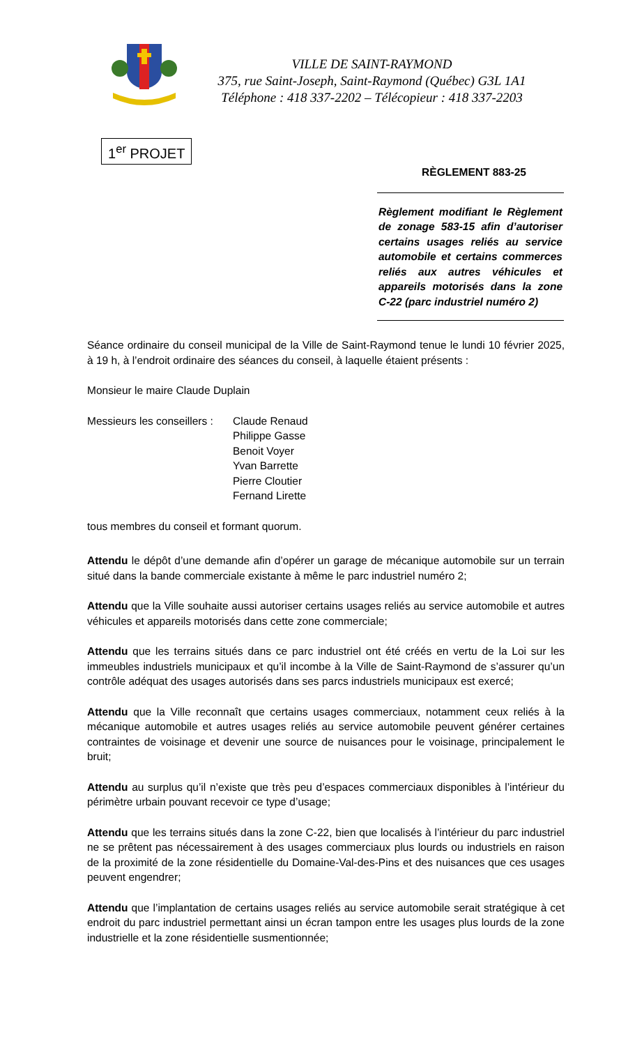VILLE DE SAINT-RAYMOND
375, rue Saint-Joseph, Saint-Raymond (Québec) G3L 1A1
Téléphone : 418 337-2202 – Télécopieur : 418 337-2203
1<sup>er</sup> PROJET
RÈGLEMENT 883-25
Règlement modifiant le Règlement de zonage 583-15 afin d’autoriser certains usages reliés au service automobile et certains commerces reliés aux autres véhicules et appareils motorisés dans la zone C-22 (parc industriel numéro 2)
Séance ordinaire du conseil municipal de la Ville de Saint-Raymond tenue le lundi 10 février 2025, à 19 h, à l’endroit ordinaire des séances du conseil, à laquelle étaient présents :
Monsieur le maire Claude Duplain
Messieurs les conseillers :
Claude Renaud
Philippe Gasse
Benoit Voyer
Yvan Barrette
Pierre Cloutier
Fernand Lirette
tous membres du conseil et formant quorum.
Attendu le dépôt d’une demande afin d’opérer un garage de mécanique automobile sur un terrain situé dans la bande commerciale existante à même le parc industriel numéro 2;
Attendu que la Ville souhaite aussi autoriser certains usages reliés au service automobile et autres véhicules et appareils motorisés dans cette zone commerciale;
Attendu que les terrains situés dans ce parc industriel ont été créés en vertu de la Loi sur les immeubles industriels municipaux et qu’il incombe à la Ville de Saint-Raymond de s’assurer qu’un contrôle adéquat des usages autorisés dans ses parcs industriels municipaux est exercé;
Attendu que la Ville reconnaît que certains usages commerciaux, notamment ceux reliés à la mécanique automobile et autres usages reliés au service automobile peuvent générer certaines contraintes de voisinage et devenir une source de nuisances pour le voisinage, principalement le bruit;
Attendu au surplus qu’il n’existe que très peu d’espaces commerciaux disponibles à l’intérieur du périmètre urbain pouvant recevoir ce type d’usage;
Attendu que les terrains situés dans la zone C-22, bien que localisés à l’intérieur du parc industriel ne se prêtent pas nécessairement à des usages commerciaux plus lourds ou industriels en raison de la proximité de la zone résidentielle du Domaine-Val-des-Pins et des nuisances que ces usages peuvent engendrer;
Attendu que l’implantation de certains usages reliés au service automobile serait stratégique à cet endroit du parc industriel permettant ainsi un écran tampon entre les usages plus lourds de la zone industrielle et la zone résidentielle susmentionnée;